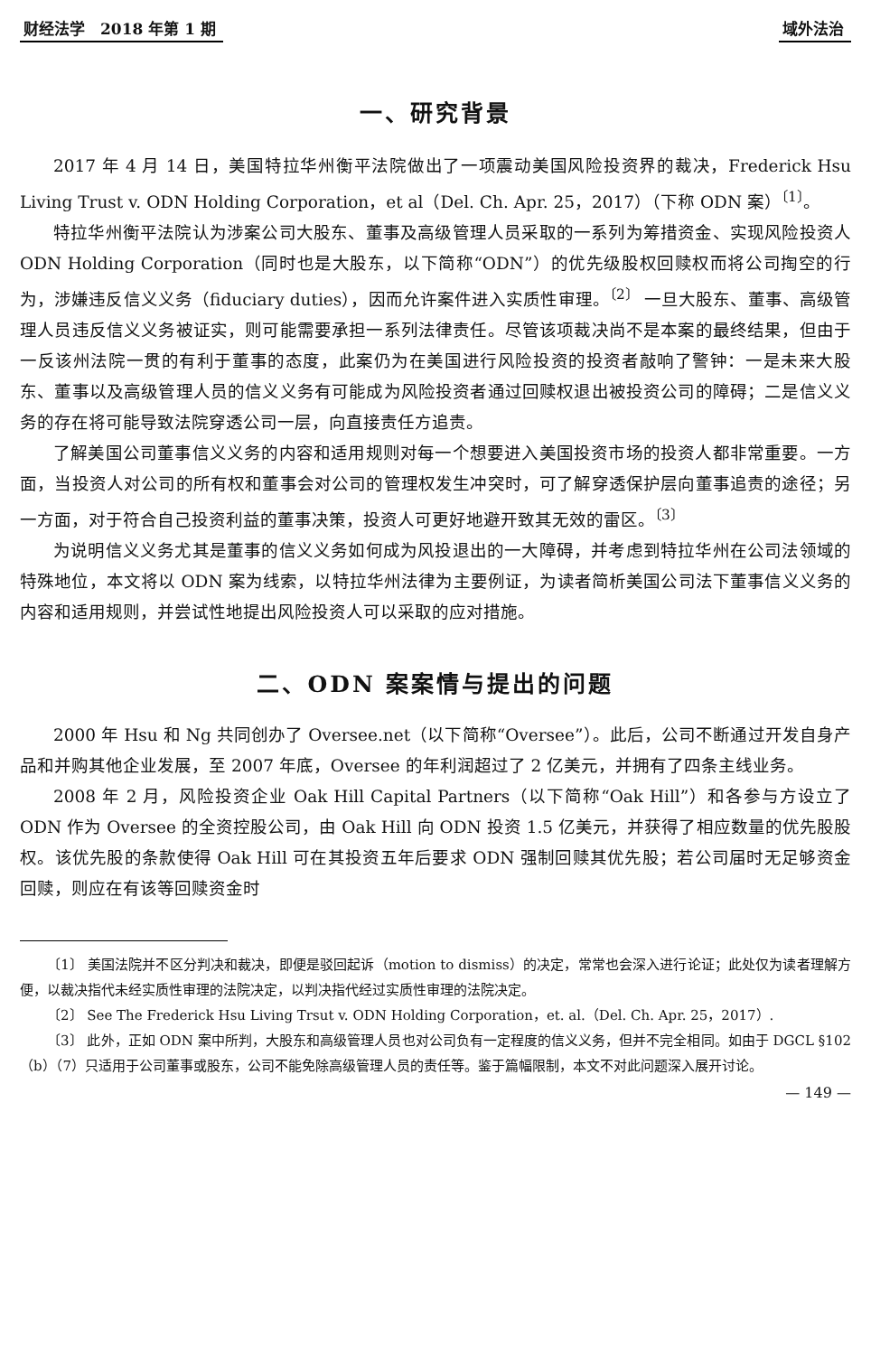财经法学　2018 年第 1 期 域外法治
一、研究背景
2017 年 4 月 14 日，美国特拉华州衡平法院做出了一项震动美国风险投资界的裁决，Frederick Hsu Living Trust v. ODN Holding Corporation，et al（Del. Ch. Apr. 25，2017）（下称 ODN 案）<sup>〔1〕</sup>。
特拉华州衡平法院认为涉案公司大股东、董事及高级管理人员采取的一系列为筹措资金、实现风险投资人 ODN Holding Corporation（同时也是大股东，以下简称“ODN”）的优先级股权回赎权而将公司掏空的行为，涉嫌违反信义义务（fiduciary duties），因而允许案件进入实质性审理。<sup>〔2〕</sup> 一旦大股东、董事、高级管理人员违反信义义务被证实，则可能需要承担一系列法律责任。尽管该项裁决尚不是本案的最终结果，但由于一反该州法院一贯的有利于董事的态度，此案仍为在美国进行风险投资的投资者敲响了警钟：一是未来大股东、董事以及高级管理人员的信义义务有可能成为风险投资者通过回赎权退出被投资公司的障碍；二是信义义务的存在将可能导致法院穿透公司一层，向直接责任方追责。
了解美国公司董事信义义务的内容和适用规则对每一个想要进入美国投资市场的投资人都非常重要。一方面，当投资人对公司的所有权和董事会对公司的管理权发生冲突时，可了解穿透保护层向董事追责的途径；另一方面，对于符合自己投资利益的董事决策，投资人可更好地避开致其无效的雷区。<sup>〔3〕</sup>
为说明信义义务尤其是董事的信义义务如何成为风投退出的一大障碍，并考虑到特拉华州在公司法领域的特殊地位，本文将以 ODN 案为线索，以特拉华州法律为主要例证，为读者简析美国公司法下董事信义义务的内容和适用规则，并尝试性地提出风险投资人可以采取的应对措施。
二、ODN 案案情与提出的问题
2000 年 Hsu 和 Ng 共同创办了 Oversee.net（以下简称“Oversee”）。此后，公司不断通过开发自身产品和并购其他企业发展，至 2007 年底，Oversee 的年利润超过了 2 亿美元，并拥有了四条主线业务。
2008 年 2 月，风险投资企业 Oak Hill Capital Partners（以下简称“Oak Hill”）和各参与方设立了 ODN 作为 Oversee 的全资控股公司，由 Oak Hill 向 ODN 投资 1.5 亿美元，并获得了相应数量的优先股股权。该优先股的条款使得 Oak Hill 可在其投资五年后要求 ODN 强制回赎其优先股；若公司届时无足够资金回赎，则应在有该等回赎资金时
〔1〕 美国法院并不区分判决和裁决，即便是驳回起诉（motion to dismiss）的决定，常常也会深入进行论证；此处仅为读者理解方便，以裁决指代未经实质性审理的法院决定，以判决指代经过实质性审理的法院决定。
〔2〕 See The Frederick Hsu Living Trsut v. ODN Holding Corporation，et. al.（Del. Ch. Apr. 25，2017）.
〔3〕 此外，正如 ODN 案中所判，大股东和高级管理人员也对公司负有一定程度的信义义务，但并不完全相同。如由于 DGCL §102（b）（7）只适用于公司董事或股东，公司不能免除高级管理人员的责任等。鉴于篇幅限制，本文不对此问题深入展开讨论。
— 149 —